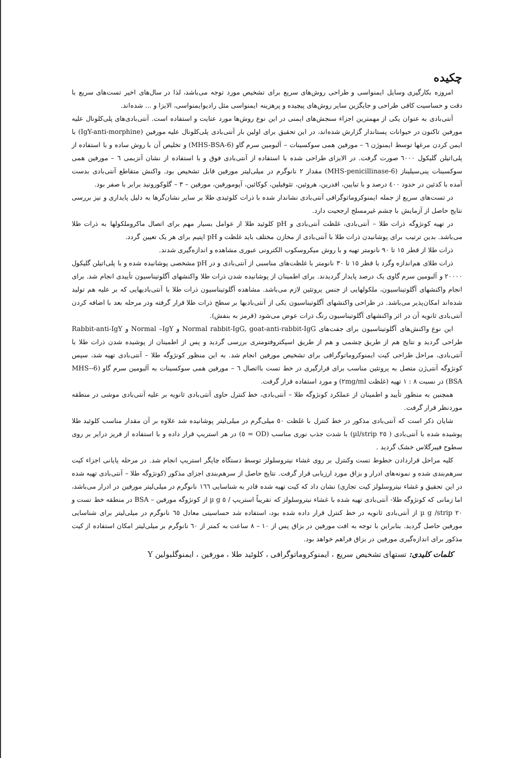چکیده
امروزه بکارگیری وسایل ایمنواسی و طراحی روش‌های سریع برای تشخیص مورد توجه می‌باشد، لذا در سال‌های اخیر تست‌های سریع با دقت و حساسیت کافی طراحی و جایگزین سایر روش‌های پیچیده و پرهزینه ایمنواسی مثل رادیوایمنواسی، الایزا و ... شده‌اند.
آنتی‌بادی به عنوان یکی از مهمترین اجزاء سنجش‌های ایمنی در این نوع روش‌ها مورد عنایت و استفاده است. آنتی‌بادی‌های پلی‌کلونال علیه مورفین تاکنون در حیوانات پستاندار گزارش شده‌اند، در این تحقیق برای اولین بار آنتی‌بادی پلی‌کلونال علیه مورفین (IgY-anti-morphine) با ایمن کردن مرغها توسط ایمنوژن ٦ – مورفین همی سوکسینات – آلبومین سرم گاو (6-MHS-BSA) و تخلیص آن با روش ساده و با استفاده از پلی‌اتیلن گلیکول ٦٠٠٠ صورت گرفت. در الایزای طراحی شده با استفاده از آنتی‌بادی فوق و با استفاده از نشان آنزیمی ٦ – مورفین همی سوکسینات پنی‌سیلیناز (6-MHS-penicillinase) مقدار ٢ نانوگرم در میلی‌لیتر مورفین قابل تشخیص بود. واکنش متقاطع آنتی‌بادی بدست آمده با کدئین در حدود ٤٠٠ درصد و با تبایین، افدرین، هروئین، تئوفیلین، کوکائین، آپومورفین، مورفین – ٣ – گلوکورونید برابر با صفر بود.
در تست‌های سریع از جمله ایمنوکروماتوگرافی آنتی‌بادی نشاندار شده با ذرات کلوئیدی طلا بر سایر نشان‌گرها به دلیل پایداری و نیز بررسی نتایج حاصل از آزمایش با چشم غیرمسلح ارجحیت دارد.
در تهیه کونژوگه ذرات طلا – آنتی‌بادی، غلظت آنتی‌بادی و pH کلوئید طلا از عوامل بسیار مهم برای اتصال ماکروملکولها به ذرات طلا می‌باشد. بدین ترتیب برای پوشانیدن ذرات طلا با آنتی‌بادی از مخازن مختلف باید غلظت و pH اپتیم برای هر یک تعیین گردد.
ذرات طلا از قطر ١٥ تا ٩٠ نانومتر تهیه و با روش میکروسکوب الکترونی عبوری مشاهده و اندازه‌گیری شدند.
ذرات طلای هم‌اندازه وگرد با قطر ١٥ تا ٣٠ نانومتر با غلظت‌های مناسبی از آنتی‌بادی و در pH مشخصی پوشانیده شده و با پلی‌اتیلن گلیکول ٢٠٠٠٠ و آلبومین سرم گاوی یک درصد پایدار گردیدند. برای اطمینان از پوشانیده شدن ذرات طلا واکنشهای آگلوتیناسیون تأییدی انجام شد. برای انجام واکنشهای آگلوتیناسیون، ملکولهایی از جنس پروتئین لازم می‌باشد. مشاهده آگلوتیناسیون ذرات طلا با آنتی‌بادیهایی که بر علیه هم تولید شده‌اند امکان‌پذیر می‌باشد. در طراحی واکنشهای آگلوتیناسیون یکی از آنتی‌بادیها بر سطح ذرات طلا قرار گرفته ودر مرحله بعد با اضافه کردن آنتی‌بادی ثانویه آن در اثر واکنشهای آگلوتیناسیون رنگ ذرات عوض می‌شود (قرمز به بنفش).
این نوع واکنش‌های آگلوتیناسیون برای جفت‌های Normal rabbit-IgG, goat-anti-rabbit-IgG و Normal –IgY و Rabbit-anti-IgY طراحی گردید و نتایج هم از طریق چشمی و هم از طریق اسپکتروفتومتری بررسی گردید و پس از اطمینان از پوشیده شدن ذرات طلا با آنتی‌بادی، مراحل طراحی کیت ایمنوکروماتوگرافی برای تشخیص مورفین انجام شد. به این منظور کونژوگه طلا – آنتی‌بادی تهیه شد، سپس کونژوگه آنتی‌ژن متصل به پروتئین مناسب برای قرارگیری در خط تست بااتصال ٦ – مورفین همی سوکسینات به آلبومین سرم گاو (6-MHS-BSA) در نسبت ٨ : ١ تهیه (غلظت ٢mg/ml) و مورد استفاده قرار گرفت.
همچنین به منظور تأیید و اطمینان از عملکرد کونژوگه طلا – آنتی‌بادی، خط کنترل حاوی آنتی‌بادی ثانویه بر علیه آنتی‌بادی موشی در منطقه موردنظر قرار گرفت.
شایان ذکر است که آنتی‌بادی مذکور در خط کنترل با غلظت ٥٠ میلی‌گرم در میلی‌لیتر پوشانیده شد علاوه بر آن مقدار مناسب کلوئید طلا پوشیده شده با آنتی‌بادی ( ٢٥ µl/strip) با شدت جذب نوری مناسب (OD = ٥) در هر استریپ قرار داده و با استفاده از فریز درایر بر روی سطوح فیبرگلاس خشک گردید .
کلیه مراحل قراردادن خطوط تست وکنترل بر روی غشاء نیتروسلولز توسط دستگاه چاپگر استریپ انجام شد. در مرحله پایانی اجزاء کیت سرهم‌بندی شده و نمونه‌های ادرار و بزاق مورد ارزیابی قرار گرفت. نتایج حاصل از سرهم‌بندی اجزای مذکور (کونژوگه طلا – آنتی‌بادی تهیه شده در این تحقیق و غشاء نیتروسلولز کیت تجاری) نشان داد که کیت تهیه شده قادر به شناسایی ١٦٦ نانوگرم در میلی‌لیتر مورفین در ادرار می‌باشد، اما زمانی که کونژوگه طلا- آنتی‌بادی تهیه شده با غشاء نیتروسلولز که تقریباً استریپ / ٥ µ g از کونژوگه مورفین – BSA در منطقه خط تست و ٢٠ µ g /strip از آنتی‌بادی ثانویه در خط کنترل قرار داده شده بود، استفاده شد حساسیتی معادل ٦٥ نانوگرم در میلی‌لیتر برای شناسایی مورفین حاصل گردید. بنابراین با توجه به افت مورفین در بزاق پس از ١٠ – ٨ ساعت به کمتر از ٦٠ نانوگرم بر میلی‌لیتر امکان استفاده از کیت مذکور برای اندازه‌گیری مورفین در بزاق فراهم خواهد بود.
کلمات کلیدی: تستهای تشخیص سریع ، ایمنوکروماتوگرافی ، کلوئید طلا ، مورفین ، ایمنوگلبولین Y